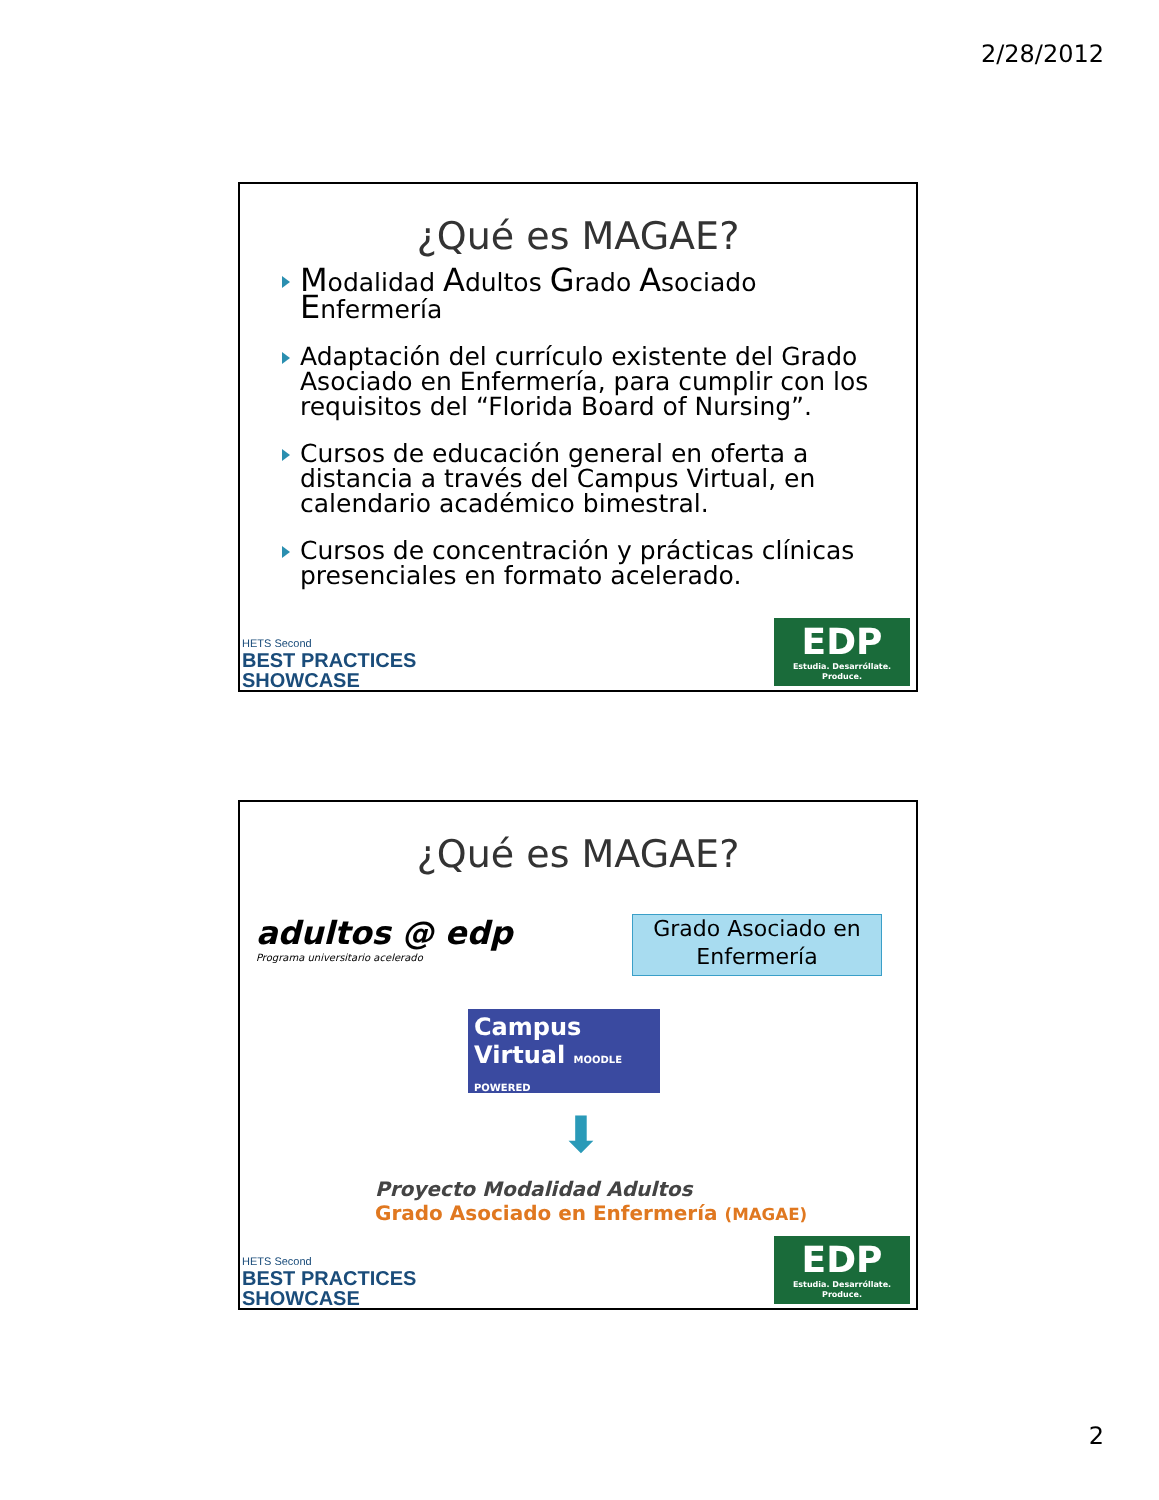2/28/2012
¿Qué es MAGAE?
Modalidad Adultos Grado Asociado Enfermería
Adaptación del currículo existente del Grado Asociado en Enfermería, para cumplir con los requisitos del “Florida Board of Nursing”.
Cursos de educación general en oferta a distancia a través del Campus Virtual, en calendario académico bimestral.
Cursos de concentración y prácticas clínicas presenciales en formato acelerado.
HETS Second
BEST PRACTICES
SHOWCASE
EDP
Estudia. Desarróllate. Produce.
¿Qué es MAGAE?
adultos @ edp
Programa universitario acelerado
Grado Asociado en Enfermería
Campus
Virtual MOODLE POWERED
⬇
Proyecto Modalidad Adultos
Grado Asociado en Enfermería (MAGAE)
HETS Second
BEST PRACTICES
SHOWCASE
EDP
Estudia. Desarróllate. Produce.
2